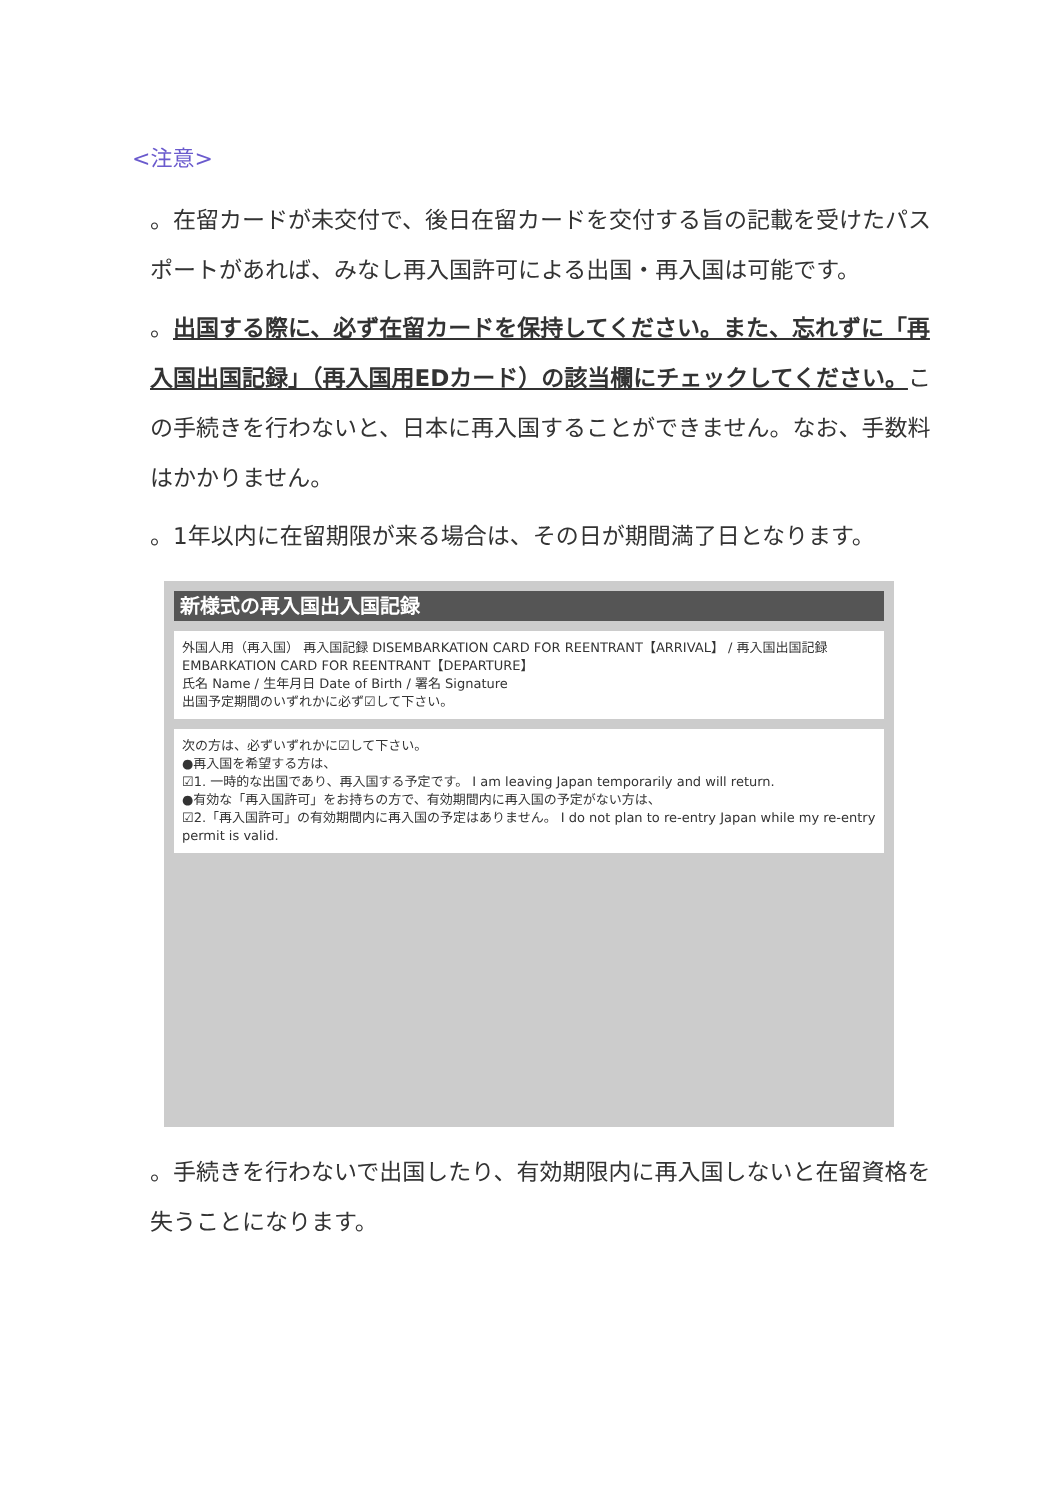<注意>
。在留カードが未交付で、後日在留カードを交付する旨の記載を受けたパスポートがあれば、みなし再入国許可による出国・再入国は可能です。
。出国する際に、必ず在留カードを保持してください。また、忘れずに「再入国出国記録」（再入国用EDカード）の該当欄にチェックしてください。この手続きを行わないと、日本に再入国することができません。なお、手数料はかかりません。
。1年以内に在留期限が来る場合は、その日が期間満了日となります。
新様式の再入国出入国記録
外国人用（再入国） 再入国記録 DISEMBARKATION CARD FOR REENTRANT【ARRIVAL】 / 再入国出国記録 EMBARKATION CARD FOR REENTRANT【DEPARTURE】
氏名 Name / 生年月日 Date of Birth / 署名 Signature
出国予定期間のいずれかに必ず☑して下さい。
次の方は、必ずいずれかに☑して下さい。
●再入国を希望する方は、
☑1. 一時的な出国であり、再入国する予定です。 I am leaving Japan temporarily and will return.
●有効な「再入国許可」をお持ちの方で、有効期間内に再入国の予定がない方は、
☑2.「再入国許可」の有効期間内に再入国の予定はありません。 I do not plan to re-entry Japan while my re-entry permit is valid.
。手続きを行わないで出国したり、有効期限内に再入国しないと在留資格を失うことになります。